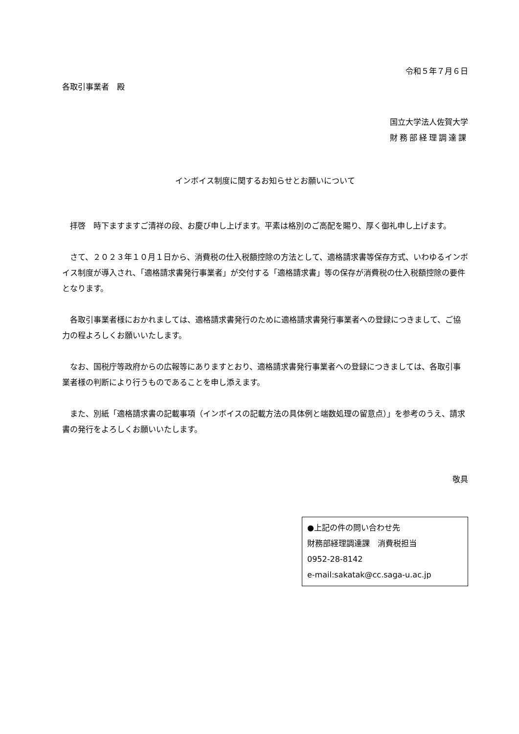令和５年７月６日
各取引事業者　殿
国立大学法人佐賀大学
財務部経理調達課
インボイス制度に関するお知らせとお願いについて
拝啓　時下ますますご清祥の段、お慶び申し上げます。平素は格別のご高配を賜り、厚く御礼申し上げます。
さて、２０２３年１０月１日から、消費税の仕入税額控除の方法として、適格請求書等保存方式、いわゆるインボイス制度が導入され、「適格請求書発行事業者」が交付する「適格請求書」等の保存が消費税の仕入税額控除の要件となります。
各取引事業者様におかれましては、適格請求書発行のために適格請求書発行事業者への登録につきまして、ご協力の程よろしくお願いいたします。
なお、国税庁等政府からの広報等にありますとおり、適格請求書発行事業者への登録につきましては、各取引事業者様の判断により行うものであることを申し添えます。
また、別紙「適格請求書の記載事項（インボイスの記載方法の具体例と端数処理の留意点）」を参考のうえ、請求書の発行をよろしくお願いいたします。
敬具
●上記の件の問い合わせ先
財務部経理調達課　消費税担当
0952-28-8142
e-mail:sakatak@cc.saga-u.ac.jp